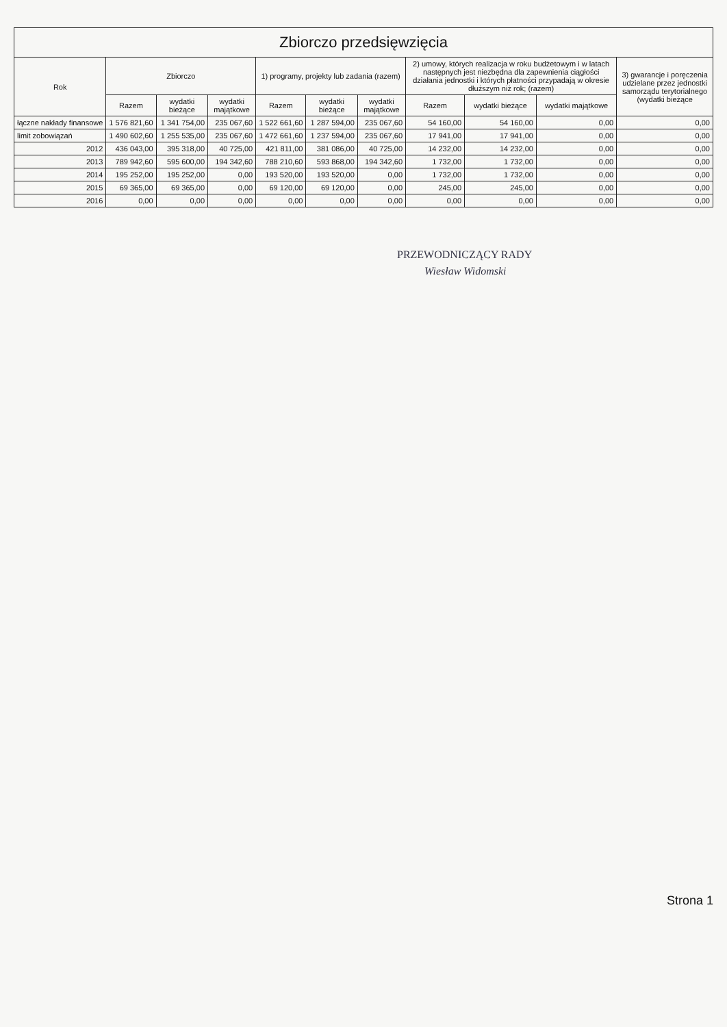Zbiorczo przedsięwzięcia
| Rok | Zbiorczo | | | 1) programy, projekty lub zadania (razem) | | | 2) umowy, których realizacja w roku budżetowym i w latach następnych jest niezbędna dla zapewnienia ciągłości działania jednostki i których płatności przypadają w okresie dłuższym niż rok; (razem) | | | 3) gwarancje i poręczenia udzielane przez jednostki samorządu terytorialnego (wydatki bieżące |
| --- | --- | --- | --- | --- | --- | --- | --- | --- | --- | --- |
| | Razem | wydatki bieżące | wydatki majątkowe | Razem | wydatki bieżące | wydatki majątkowe | Razem | wydatki bieżące | wydatki majątkowe | |
| łączne nakłady finansowe | 1 576 821,60 | 1 341 754,00 | 235 067,60 | 1 522 661,60 | 1 287 594,00 | 235 067,60 | 54 160,00 | 54 160,00 | 0,00 | 0,00 |
| limit zobowiązań | 1 490 602,60 | 1 255 535,00 | 235 067,60 | 1 472 661,60 | 1 237 594,00 | 235 067,60 | 17 941,00 | 17 941,00 | 0,00 | 0,00 |
| 2012 | 436 043,00 | 395 318,00 | 40 725,00 | 421 811,00 | 381 086,00 | 40 725,00 | 14 232,00 | 14 232,00 | 0,00 | 0,00 |
| 2013 | 789 942,60 | 595 600,00 | 194 342,60 | 788 210,60 | 593 868,00 | 194 342,60 | 1 732,00 | 1 732,00 | 0,00 | 0,00 |
| 2014 | 195 252,00 | 195 252,00 | 0,00 | 193 520,00 | 193 520,00 | 0,00 | 1 732,00 | 1 732,00 | 0,00 | 0,00 |
| 2015 | 69 365,00 | 69 365,00 | 0,00 | 69 120,00 | 69 120,00 | 0,00 | 245,00 | 245,00 | 0,00 | 0,00 |
| 2016 | 0,00 | 0,00 | 0,00 | 0,00 | 0,00 | 0,00 | 0,00 | 0,00 | 0,00 | 0,00 |
PRZEWODNICZĄCY RADY
Wiesław Widomski
Strona 1